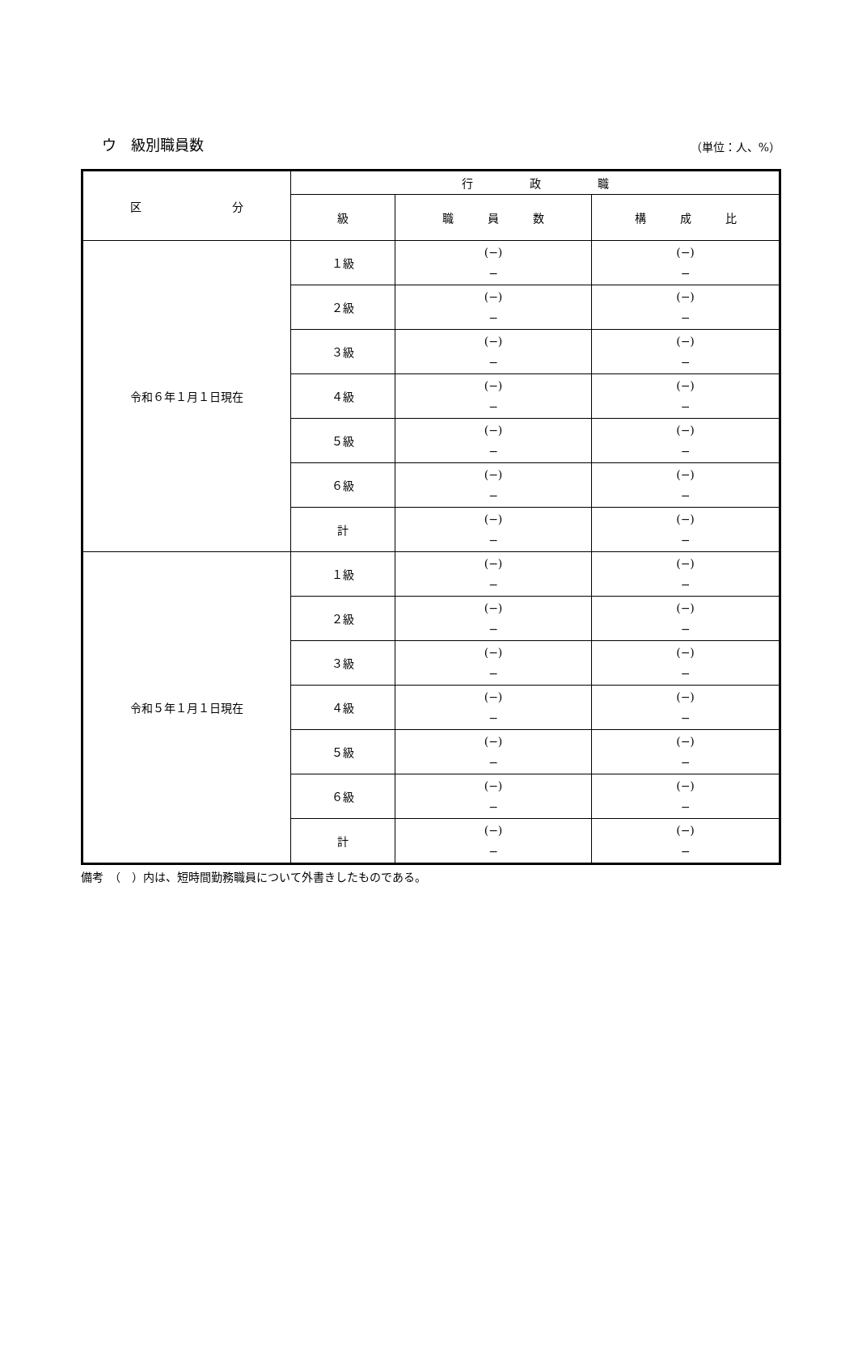ウ　級別職員数 （単位：人、%）
| 区 分 | 行 政 職 | | |
| --- | --- | --- | --- |
| | 級 | 職 員 数 | 構 成 比 |
| 令和６年１月１日現在 | １級 | (−) − | (−) − |
| | ２級 | (−) − | (−) − |
| | ３級 | (−) − | (−) − |
| | ４級 | (−) − | (−) − |
| | ５級 | (−) − | (−) − |
| | ６級 | (−) − | (−) − |
| | 計 | (−) − | (−) − |
| 令和５年１月１日現在 | １級 | (−) − | (−) − |
| | ２級 | (−) − | (−) − |
| | ３級 | (−) − | (−) − |
| | ４級 | (−) − | (−) − |
| | ５級 | (−) − | (−) − |
| | ６級 | (−) − | (−) − |
| | 計 | (−) − | (−) − |
備考　（　）内は、短時間勤務職員について外書きしたものである。